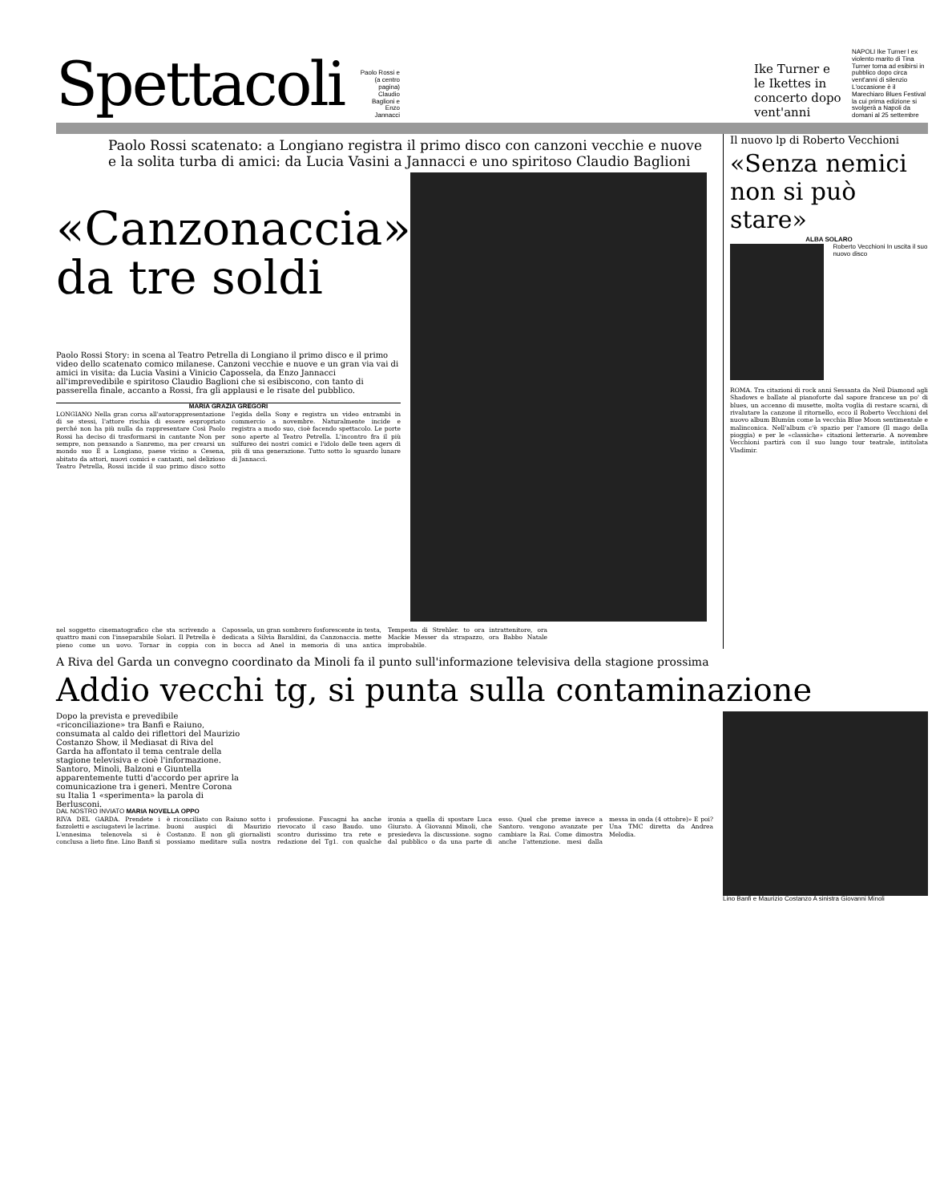Spettacoli
Paolo Rossi e (a centro pagina) Claudio Baglioni e Enzo Jannacci
Ike Turner e le Ikettes in concerto dopo vent'anni
NAPOLI Ike Turner l ex violento marito di Tina Turner torna ad esibirsi in pubblico dopo circa vent'anni di silenzio L'occasione è il Marechiaro Blues Festival la cui prima edizione si svolgerà a Napoli da domani al 25 settembre
Paolo Rossi scatenato: a Longiano registra il primo disco con canzoni vecchie e nuove e la solita turba di amici: da Lucia Vasini a Jannacci e uno spiritoso Claudio Baglioni
«Canzonaccia» da tre soldi
Paolo Rossi Story: in scena al Teatro Petrella di Longiano il primo disco e il primo video dello scatenato comico milanese. Canzoni vecchie e nuove e un gran via vai di amici in visita: da Lucia Vasini a Vinicio Capossela, da Enzo Jannacci all'imprevedibile e spiritoso Claudio Baglioni che si esibiscono, con tanto di passerella finale, accanto a Rossi, fra gli applausi e le risate del pubblico.
MARIA GRAZIA GREGORI
LONGIANO Nella gran corsa all'autorappresentazione di se stessi, l'attore rischia di essere espropriato perché non ha più nulla da rappresentare Così Paolo Rossi ha deciso di trasformarsi in cantante Non per sempre, non pensando a Sanremo, ma per crearsi un mondo suo E a Longiano, paese vicino a Cesena, abitato da attori, nuovi comici e cantanti, nel delizioso Teatro Petrella, Rossi incide il suo primo disco sotto l'egida della Sony e registra un video entrambi in commercio a novembre. Naturalmente incide e registra a modo suo, cioè facendo spettacolo. Le porte sono aperte al Teatro Petrella. L'incontro fra il più sulfureo dei nostri comici e l'idolo delle teen agers di più di una generazione. Tutto sotto lo sguardo lunare di Jannacci.
nel soggetto cinematografico che sta scrivendo a quattro mani con l'inseparabile Solari. Il Petrella è pieno come un uovo. Tornar in coppia con Capossela, un gran sombrero fosforescente in testa, dedicata a Silvia Baraldini, da Canzonaccia. mette in bocca ad Anel in memoria di una antica Tempesta di Strehler. to ora intrattenitore, ora Mackie Messer da strapazzo, ora Babbo Natale improbabile.
Il nuovo lp di Roberto Vecchioni
«Senza nemici non si può stare»
ALBA SOLARO
Roberto Vecchioni In uscita il suo nuovo disco
ROMA. Tra citazioni di rock anni Sessanta da Neil Diamond agli Shadows e ballate al pianoforte dal sapore francese un po' di blues, un accenno di musette, molta voglia di restare scarni, di rivalutare la canzone il ritornello, ecco il Roberto Vecchioni del nuovo album Blumùn come la vecchia Blue Moon sentimentale e malinconica. Nell'album c'è spazio per l'amore (Il mago della pioggia) e per le «classiche» citazioni letterarie. A novembre Vecchioni partirà con il suo lungo tour teatrale, intitolata Vladimir.
A Riva del Garda un convegno coordinato da Minoli fa il punto sull'informazione televisiva della stagione prossima
Addio vecchi tg, si punta sulla contaminazione
Dopo la prevista e prevedibile «riconciliazione» tra Banfi e Raiuno, consumata al caldo dei riflettori del Maurizio Costanzo Show, il Mediasat di Riva del Garda ha affontato il tema centrale della stagione televisiva e cioè l'informazione. Santoro, Minoli, Balzoni e Giuntella apparentemente tutti d'accordo per aprire la comunicazione tra i generi. Mentre Corona su Italia 1 «sperimenta» la parola di Berlusconi.
DAL NOSTRO INVIATO MARIA NOVELLA OPPO
RIVA DEL GARDA. Prendete i fazzoletti e asciugatevi le lacrime. L'ennesima telenovela si è conclusa a lieto fine. Lino Banfi si è riconciliato con Raiuno sotto i buoni auspici di Maurizio Costanzo. E non gli giornalisti possiamo meditare sulla nostra professione. Fuscagni ha anche rievocato il caso Baudo. uno scontro durissimo tra rete e redazione del Tg1. con qualche ironia a quella di spostare Luca Giurato. A Giovanni Minoli, che presiedeva la discussione. sogno dal pubblico o da una parte di esso. Quel che preme invece a Santoro. vengono avanzate per cambiare la Rai. Come dimostra anche l'attenzione. mesi dalla messa in onda (4 ottobre)» E poi? Una TMC diretta da Andrea Melodia.
Lino Banfi e Maurizio Costanzo A sinistra Giovanni Minoli